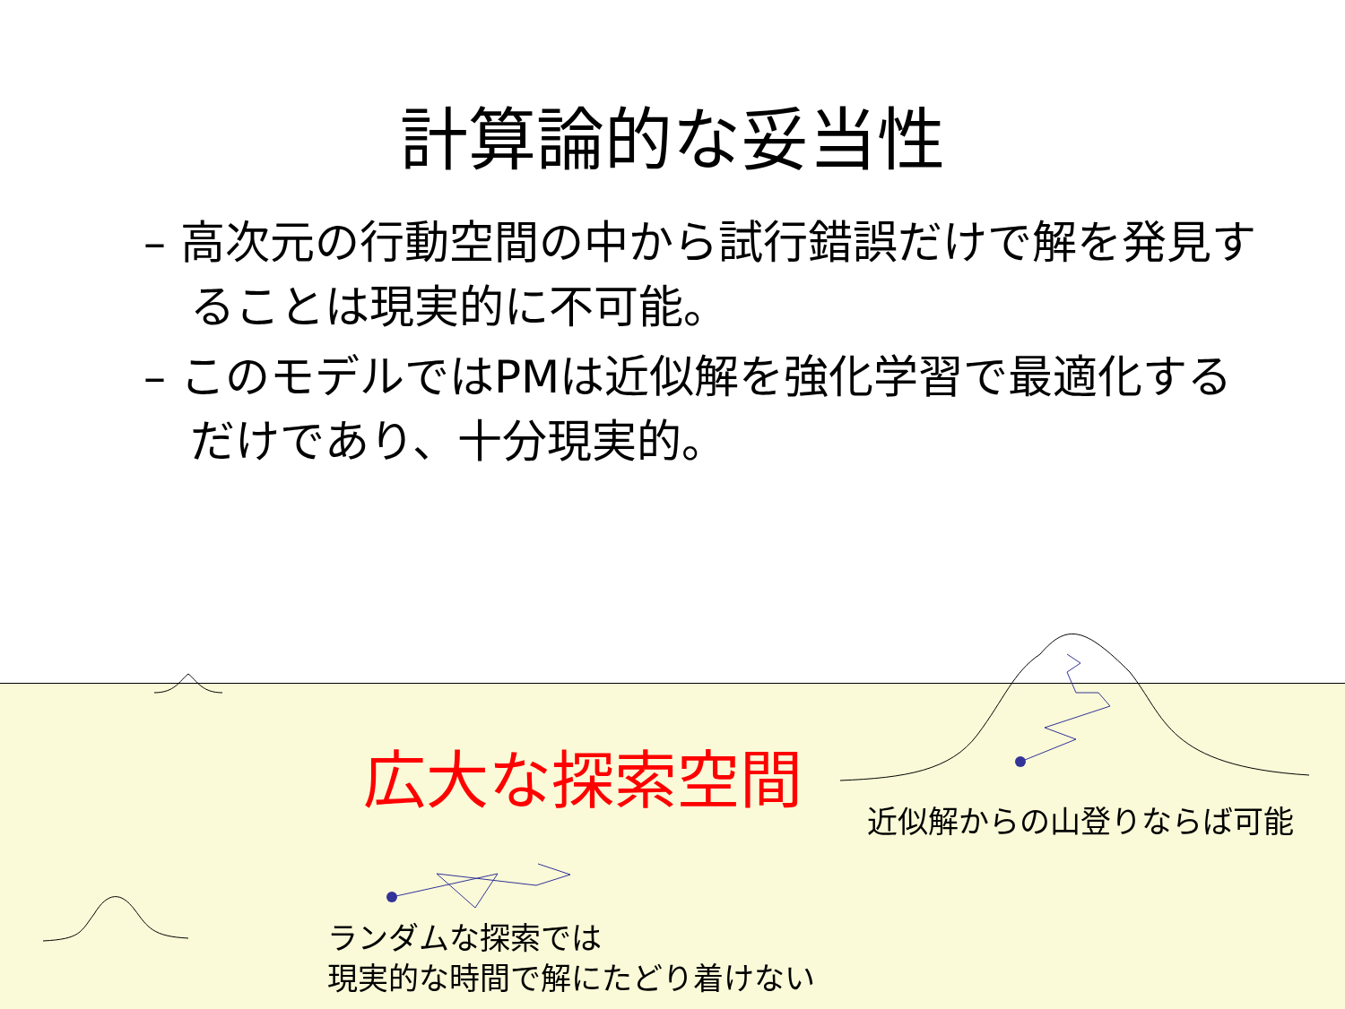計算論的な妥当性
– 高次元の行動空間の中から試行錯誤だけで解を発見することは現実的に不可能。
– このモデルではPMは近似解を強化学習で最適化するだけであり、十分現実的。
広大な探索空間
近似解からの山登りならば可能
ランダムな探索では
現実的な時間で解にたどり着けない